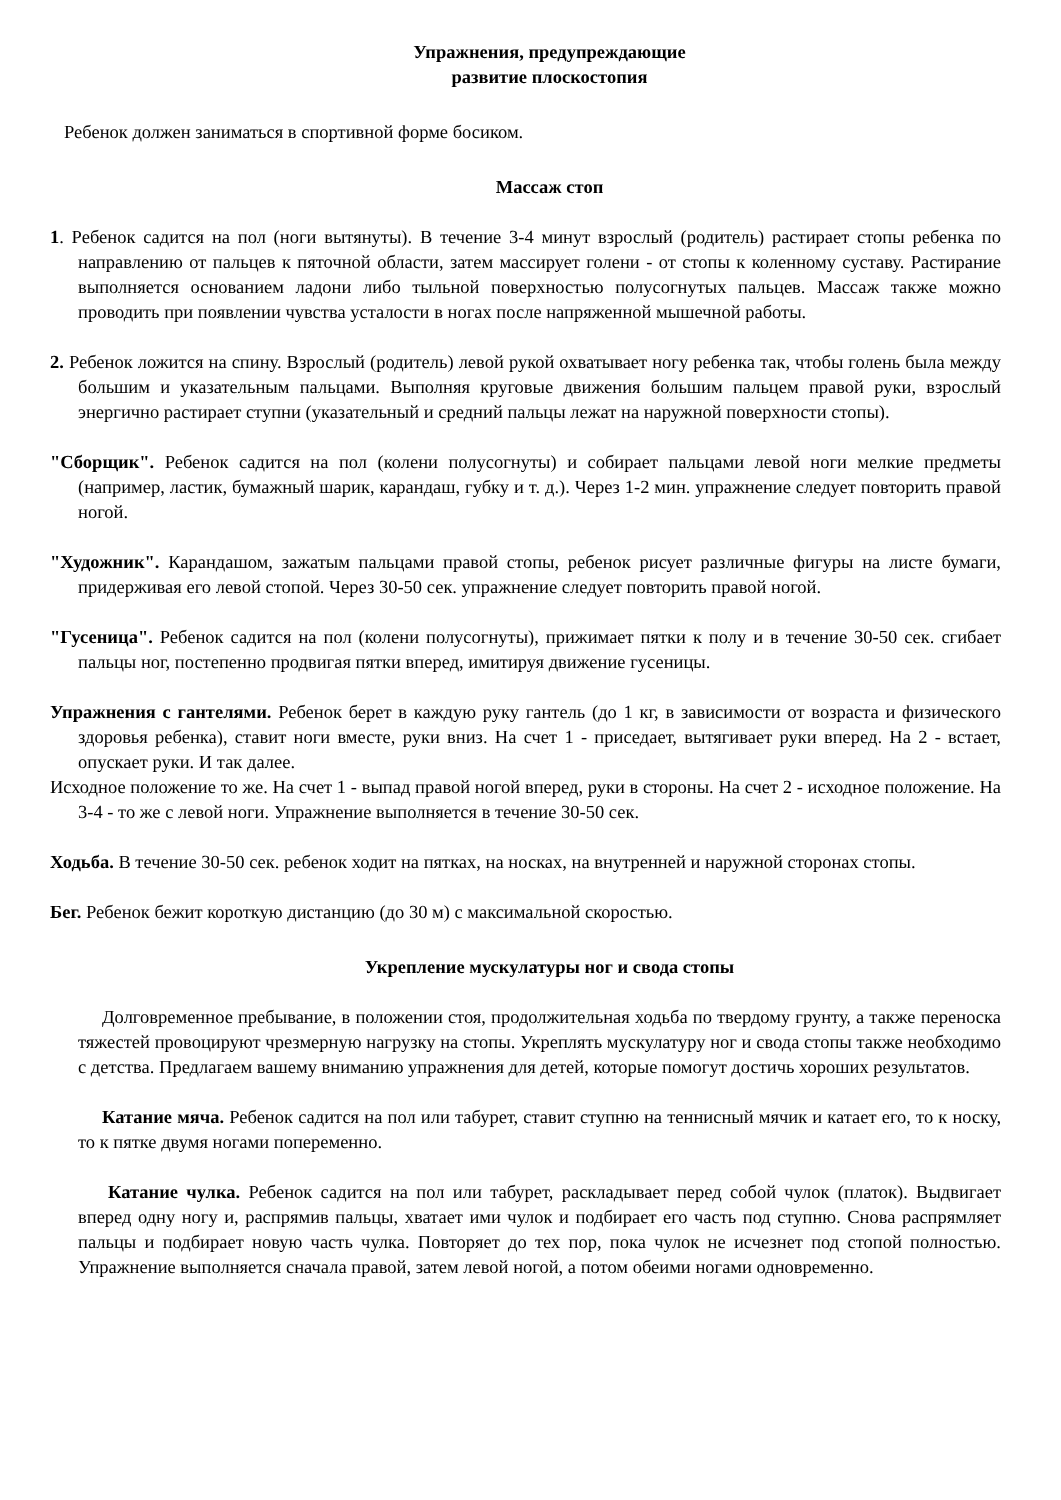Упражнения, предупреждающие
развитие плоскостопия
Ребенок должен заниматься в спортивной форме босиком.
Массаж стоп
1. Ребенок садится на пол (ноги вытянуты). В течение 3-4 минут взрослый (родитель) растирает стопы ребенка по направлению от пальцев к пяточной области, затем массирует голени - от стопы к коленному суставу. Растирание выполняется основанием ладони либо тыльной поверхностью полусогнутых пальцев. Массаж также можно проводить при появлении чувства усталости в ногах после напряженной мышечной работы.
2. Ребенок ложится на спину. Взрослый (родитель) левой рукой охватывает ногу ребенка так, чтобы голень была между большим и указательным пальцами. Выполняя круговые движения большим пальцем правой руки, взрослый энергично растирает ступни (указательный и средний пальцы лежат на наружной поверхности стопы).
"Сборщик". Ребенок садится на пол (колени полусогнуты) и собирает пальцами левой ноги мелкие предметы (например, ластик, бумажный шарик, карандаш, губку и т. д.). Через 1-2 мин. упражнение следует повторить правой ногой.
"Художник". Карандашом, зажатым пальцами правой стопы, ребенок рисует различные фигуры на листе бумаги, придерживая его левой стопой. Через 30-50 сек. упражнение следует повторить правой ногой.
"Гусеница". Ребенок садится на пол (колени полусогнуты), прижимает пятки к полу и в течение 30-50 сек. сгибает пальцы ног, постепенно продвигая пятки вперед, имитируя движение гусеницы.
Упражнения с гантелями. Ребенок берет в каждую руку гантель (до 1 кг, в зависимости от возраста и физического здоровья ребенка), ставит ноги вместе, руки вниз. На счет 1 - приседает, вытягивает руки вперед. На 2 - встает, опускает руки. И так далее.
Исходное положение то же. На счет 1 - выпад правой ногой вперед, руки в стороны. На счет 2 - исходное положение. На 3-4 - то же с левой ноги. Упражнение выполняется в течение 30-50 сек.
Ходьба. В течение 30-50 сек. ребенок ходит на пятках, на носках, на внутренней и наружной сторонах стопы.
Бег. Ребенок бежит короткую дистанцию (до 30 м) с максимальной скоростью.
Укрепление мускулатуры ног и свода стопы
Долговременное пребывание, в положении стоя, продолжительная ходьба по твердому грунту, а также переноска тяжестей провоцируют чрезмерную нагрузку на стопы. Укреплять мускулатуру ног и свода стопы также необходимо с детства. Предлагаем вашему вниманию упражнения для детей, которые помогут достичь хороших результатов.
Катание мяча. Ребенок садится на пол или табурет, ставит ступню на теннисный мячик и катает его, то к носку, то к пятке двумя ногами попеременно.
Катание чулка. Ребенок садится на пол или табурет, раскладывает перед собой чулок (платок). Выдвигает вперед одну ногу и, распрямив пальцы, хватает ими чулок и подбирает его часть под ступню. Снова распрямляет пальцы и подбирает новую часть чулка. Повторяет до тех пор, пока чулок не исчезнет под стопой полностью. Упражнение выполняется сначала правой, затем левой ногой, а потом обеими ногами одновременно.